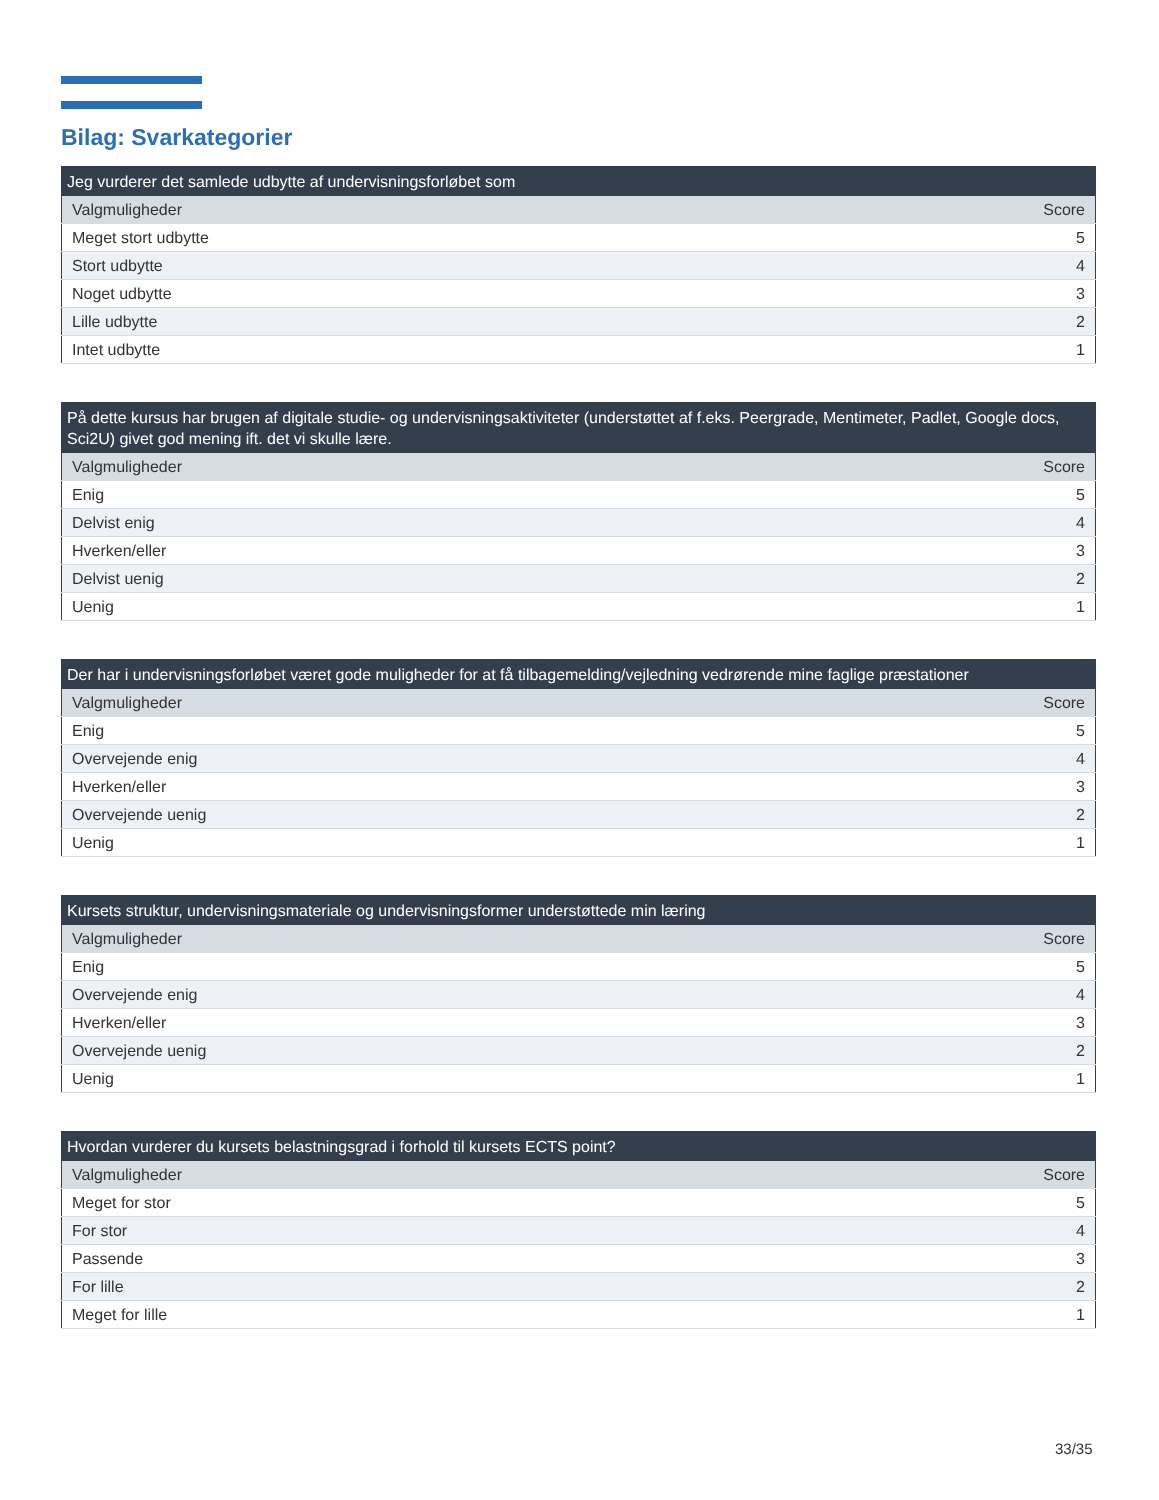Bilag: Svarkategorier
| Jeg vurderer det samlede udbytte af undervisningsforløbet som | |
| --- | --- |
| Valgmuligheder | Score |
| Meget stort udbytte | 5 |
| Stort udbytte | 4 |
| Noget udbytte | 3 |
| Lille udbytte | 2 |
| Intet udbytte | 1 |
| På dette kursus har brugen af digitale studie- og undervisningsaktiviteter (understøttet af f.eks. Peergrade, Mentimeter, Padlet, Google docs, Sci2U) givet god mening ift. det vi skulle lære. | |
| --- | --- |
| Valgmuligheder | Score |
| Enig | 5 |
| Delvist enig | 4 |
| Hverken/eller | 3 |
| Delvist uenig | 2 |
| Uenig | 1 |
| Der har i undervisningsforløbet været gode muligheder for at få tilbagemelding/vejledning vedrørende mine faglige præstationer | |
| --- | --- |
| Valgmuligheder | Score |
| Enig | 5 |
| Overvejende enig | 4 |
| Hverken/eller | 3 |
| Overvejende uenig | 2 |
| Uenig | 1 |
| Kursets struktur, undervisningsmateriale og undervisningsformer understøttede min læring | |
| --- | --- |
| Valgmuligheder | Score |
| Enig | 5 |
| Overvejende enig | 4 |
| Hverken/eller | 3 |
| Overvejende uenig | 2 |
| Uenig | 1 |
| Hvordan vurderer du kursets belastningsgrad i forhold til kursets ECTS point? | |
| --- | --- |
| Valgmuligheder | Score |
| Meget for stor | 5 |
| For stor | 4 |
| Passende | 3 |
| For lille | 2 |
| Meget for lille | 1 |
33/35